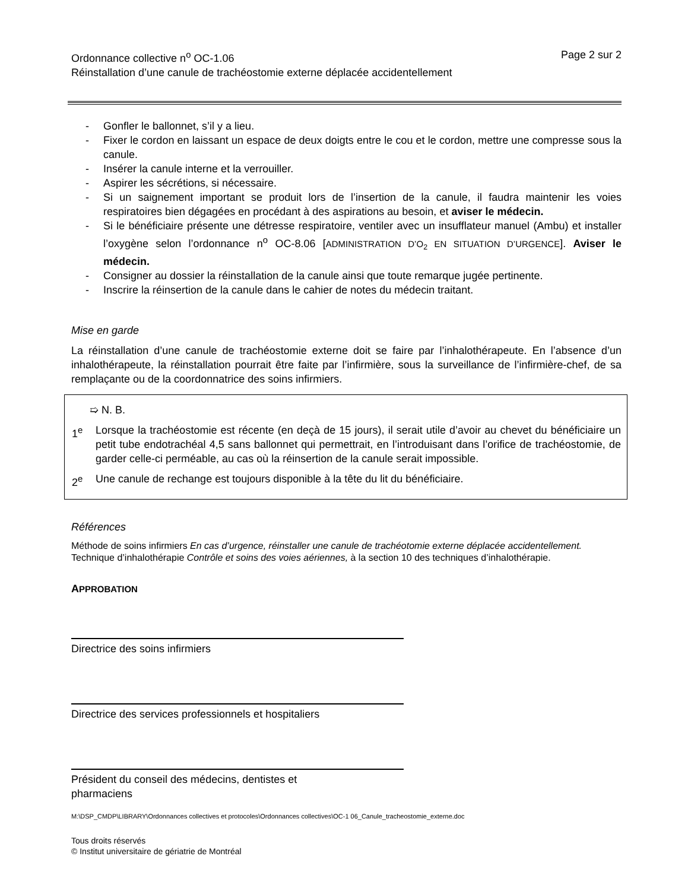Ordonnance collective n<sup>o</sup> OC-1.06
Réinstallation d’une canule de trachéostomie externe déplacée accidentellement
Page 2 sur 2
- Gonfler le ballonnet, s’il y a lieu.
- Fixer le cordon en laissant un espace de deux doigts entre le cou et le cordon, mettre une compresse sous la canule.
- Insérer la canule interne et la verrouiller.
- Aspirer les sécrétions, si nécessaire.
- Si un saignement important se produit lors de l’insertion de la canule, il faudra maintenir les voies respiratoires bien dégagées en procédant à des aspirations au besoin, et aviser le médecin.
- Si le bénéficiaire présente une détresse respiratoire, ventiler avec un insufflateur manuel (Ambu) et installer l’oxygène selon l’ordonnance n<sup>o</sup> OC-8.06 [ADMINISTRATION D’O<sub>2</sub> EN SITUATION D’URGENCE]. Aviser le médecin.
- Consigner au dossier la réinstallation de la canule ainsi que toute remarque jugée pertinente.
- Inscrire la réinsertion de la canule dans le cahier de notes du médecin traitant.
Mise en garde
La réinstallation d’une canule de trachéostomie externe doit se faire par l’inhalothérapeute. En l’absence d’un inhalothérapeute, la réinstallation pourrait être faite par l’infirmière, sous la surveillance de l’infirmière-chef, de sa remplaçante ou de la coordonnatrice des soins infirmiers.
➯ N. B.
1<sup>e</sup> Lorsque la trachéostomie est récente (en deçà de 15 jours), il serait utile d’avoir au chevet du bénéficiaire un petit tube endotrachéal 4,5 sans ballonnet qui permettrait, en l’introduisant dans l’orifice de trachéostomie, de garder celle-ci perméable, au cas où la réinsertion de la canule serait impossible.
2<sup>e</sup> Une canule de rechange est toujours disponible à la tête du lit du bénéficiaire.
Références
Méthode de soins infirmiers En cas d’urgence, réinstaller une canule de trachéotomie externe déplacée accidentellement.
Technique d’inhalothérapie Contrôle et soins des voies aériennes, à la section 10 des techniques d’inhalothérapie.
APPROBATION
Directrice des soins infirmiers
Directrice des services professionnels et hospitaliers
Président du conseil des médecins, dentistes et
pharmaciens
M:\DSP_CMDP\LIBRARY\Ordonnances collectives et protocoles\Ordonnances collectives\OC-1 06_Canule_tracheostomie_externe.doc
Tous droits réservés
© Institut universitaire de gériatrie de Montréal